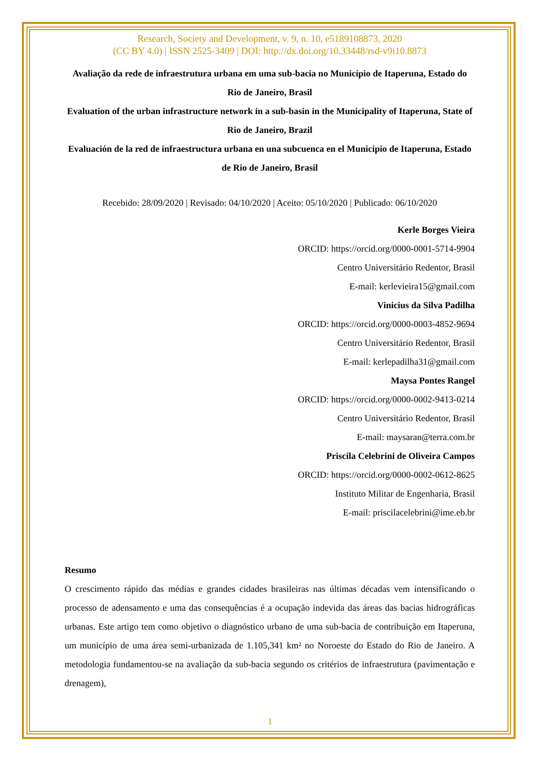Research, Society and Development, v. 9, n. 10, e5189108873, 2020
(CC BY 4.0) | ISSN 2525-3409 | DOI: http://dx.doi.org/10.33448/rsd-v9i10.8873
Avaliação da rede de infraestrutura urbana em uma sub-bacia no Município de Itaperuna, Estado do Rio de Janeiro, Brasil
Evaluation of the urban infrastructure network in a sub-basin in the Municipality of Itaperuna, State of Rio de Janeiro, Brazil
Evaluación de la red de infraestructura urbana en una subcuenca en el Municipio de Itaperuna, Estado de Rio de Janeiro, Brasil
Recebido: 28/09/2020 | Revisado: 04/10/2020 | Aceito: 05/10/2020 | Publicado: 06/10/2020
Kerle Borges Vieira
ORCID: https://orcid.org/0000-0001-5714-9904
Centro Universitário Redentor, Brasil
E-mail: kerlevieira15@gmail.com
Vinicius da Silva Padilha
ORCID: https://orcid.org/0000-0003-4852-9694
Centro Universitário Redentor, Brasil
E-mail: kerlepadilha31@gmail.com
Maysa Pontes Rangel
ORCID: https://orcid.org/0000-0002-9413-0214
Centro Universitário Redentor, Brasil
E-mail: maysaran@terra.com.br
Priscila Celebrini de Oliveira Campos
ORCID: https://orcid.org/0000-0002-0612-8625
Instituto Militar de Engenharia, Brasil
E-mail: priscilacelebrini@ime.eb.br
Resumo
O crescimento rápido das médias e grandes cidades brasileiras nas últimas décadas vem intensificando o processo de adensamento e uma das consequências é a ocupação indevida das áreas das bacias hidrográficas urbanas. Este artigo tem como objetivo o diagnóstico urbano de uma sub-bacia de contribuição em Itaperuna, um município de uma área semi-urbanizada de 1.105,341 km² no Noroeste do Estado do Rio de Janeiro. A metodologia fundamentou-se na avaliação da sub-bacia segundo os critérios de infraestrutura (pavimentação e drenagem),
1